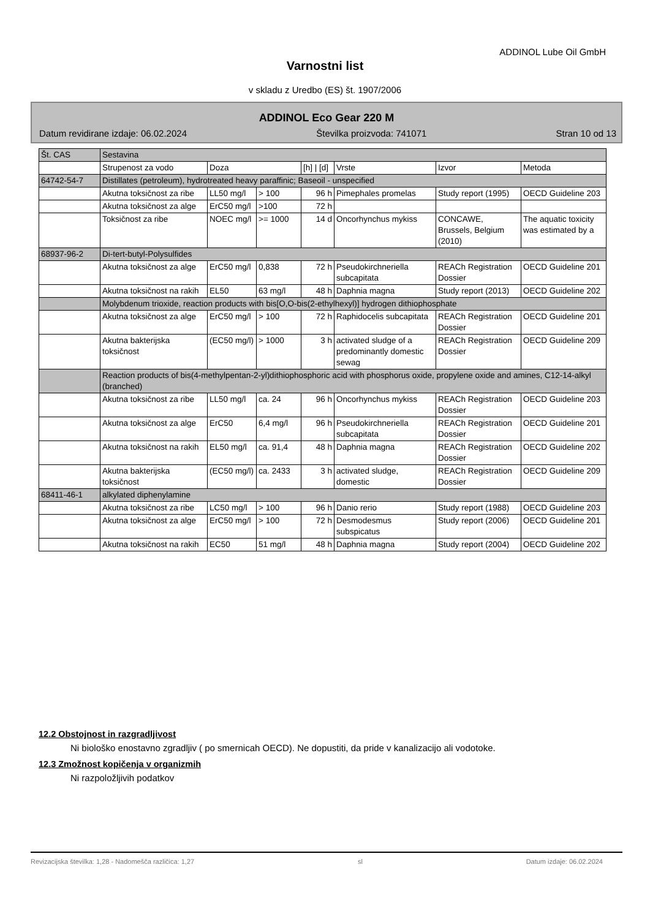ADDINOL Lube Oil GmbH
Varnostni list
v skladu z Uredbo (ES) št. 1907/2006
ADDINOL Eco Gear 220 M
Datum revidirane izdaje: 06.02.2024 Številka proizvoda: 741071 Stran 10 od 13
| Št. CAS | Sestavina | | | | | | |
| | Strupenost za vodo | Doza | | [h] / [d] | Vrste | Izvor | Metoda |
| 64742-54-7 | Distillates (petroleum), hydrotreated heavy paraffinic; Baseoil - unspecified | | | | | | |
| | Akutna toksičnost za ribe | LL50 mg/l | > 100 | 96 h | Pimephales promelas | Study report (1995) | OECD Guideline 203 |
| | Akutna toksičnost za alge | ErC50 mg/l | >100 | 72 h | | | |
| | Toksičnost za ribe | NOEC mg/l | >= 1000 | 14 d | Oncorhynchus mykiss | CONCAWE, Brussels, Belgium (2010) | The aquatic toxicity was estimated by a |
| 68937-96-2 | Di-tert-butyl-Polysulfides | | | | | | |
| | Akutna toksičnost za alge | ErC50 mg/l | 0,838 | 72 h | Pseudokirchneriella subcapitata | REACh Registration Dossier | OECD Guideline 201 |
| | Akutna toksičnost na rakih | EL50 | 63 mg/l | 48 h | Daphnia magna | Study report (2013) | OECD Guideline 202 |
| | Molybdenum trioxide, reaction products with bis[O,O-bis(2-ethylhexyl)] hydrogen dithiophosphate | | | | | | |
| | Akutna toksičnost za alge | ErC50 mg/l | > 100 | 72 h | Raphidocelis subcapitata | REACh Registration Dossier | OECD Guideline 201 |
| | Akutna bakterijska toksičnost | (EC50 mg/l) | > 1000 | 3 h | activated sludge of a predominantly domestic sewag | REACh Registration Dossier | OECD Guideline 209 |
| | Reaction products of bis(4-methylpentan-2-yl)dithiophosphoric acid with phosphorus oxide, propylene oxide and amines, C12-14-alkyl (branched) | | | | | | |
| | Akutna toksičnost za ribe | LL50 mg/l | ca. 24 | 96 h | Oncorhynchus mykiss | REACh Registration Dossier | OECD Guideline 203 |
| | Akutna toksičnost za alge | ErC50 | 6,4 mg/l | 96 h | Pseudokirchneriella subcapitata | REACh Registration Dossier | OECD Guideline 201 |
| | Akutna toksičnost na rakih | EL50 mg/l | ca. 91,4 | 48 h | Daphnia magna | REACh Registration Dossier | OECD Guideline 202 |
| | Akutna bakterijska toksičnost | (EC50 mg/l) | ca. 2433 | 3 h | activated sludge, domestic | REACh Registration Dossier | OECD Guideline 209 |
| 68411-46-1 | alkylated diphenylamine | | | | | | |
| | Akutna toksičnost za ribe | LC50 mg/l | > 100 | 96 h | Danio rerio | Study report (1988) | OECD Guideline 203 |
| | Akutna toksičnost za alge | ErC50 mg/l | > 100 | 72 h | Desmodesmus subspicatus | Study report (2006) | OECD Guideline 201 |
| | Akutna toksičnost na rakih | EC50 | 51 mg/l | 48 h | Daphnia magna | Study report (2004) | OECD Guideline 202 |
12.2 Obstojnost in razgradljivost
Ni biološko enostavno zgradljiv ( po smernicah OECD). Ne dopustiti, da pride v kanalizacijo ali vodotoke.
12.3 Zmožnost kopičenja v organizmih
Ni razpoložljivih podatkov
Revizacijska številka: 1,28 - Nadomešča različica: 1,27 sl Datum izdaje: 06.02.2024